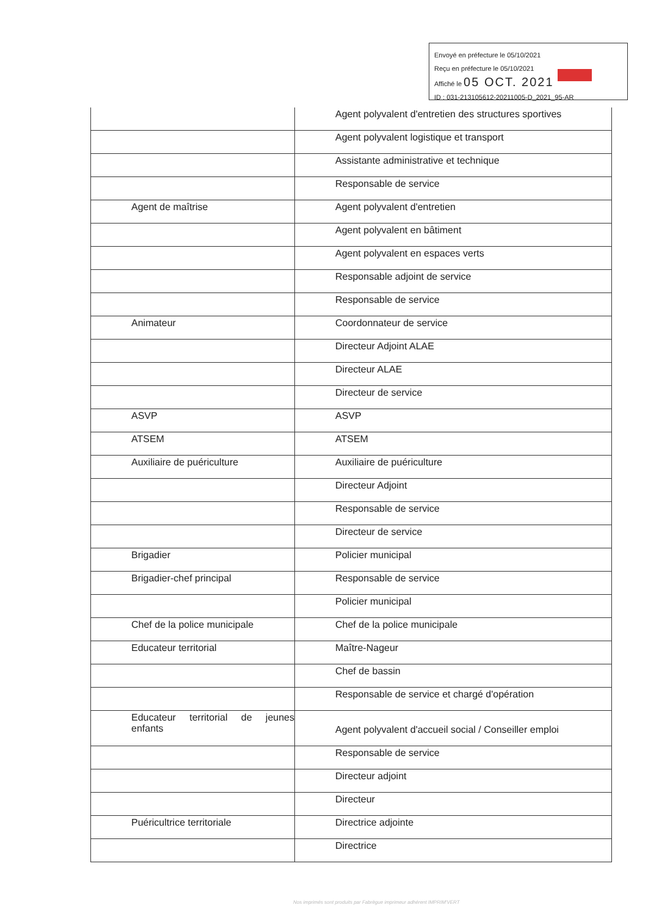Envoyé en préfecture le 05/10/2021
Reçu en préfecture le 05/10/2021
Affiché le 05 OCT. 2021
ID : 031-213105612-20211005-D_2021_95-AR
| | Agent polyvalent d'entretien des structures sportives |
| | Agent polyvalent logistique et transport |
| | Assistante administrative et technique |
| | Responsable de service |
| Agent de maîtrise | Agent polyvalent d'entretien |
| | Agent polyvalent en bâtiment |
| | Agent polyvalent en espaces verts |
| | Responsable adjoint de service |
| | Responsable de service |
| Animateur | Coordonnateur de service |
| | Directeur Adjoint ALAE |
| | Directeur ALAE |
| | Directeur de service |
| ASVP | ASVP |
| ATSEM | ATSEM |
| Auxiliaire de puériculture | Auxiliaire de puériculture |
| | Directeur Adjoint |
| | Responsable de service |
| | Directeur de service |
| Brigadier | Policier municipal |
| Brigadier-chef principal | Responsable de service |
| | Policier municipal |
| Chef de la police municipale | Chef de la police municipale |
| Educateur territorial | Maître-Nageur |
| | Chef de bassin |
| | Responsable de service et chargé d'opération |
| Educateur territorial de jeunes enfants | Agent polyvalent d'accueil social / Conseiller emploi |
| | Responsable de service |
| | Directeur adjoint |
| | Directeur |
| Puéricultrice territoriale | Directrice adjointe |
| | Directrice |
Nos imprimés sont produits par Fabrègue imprimeur adhérent IMPRIM'VERT